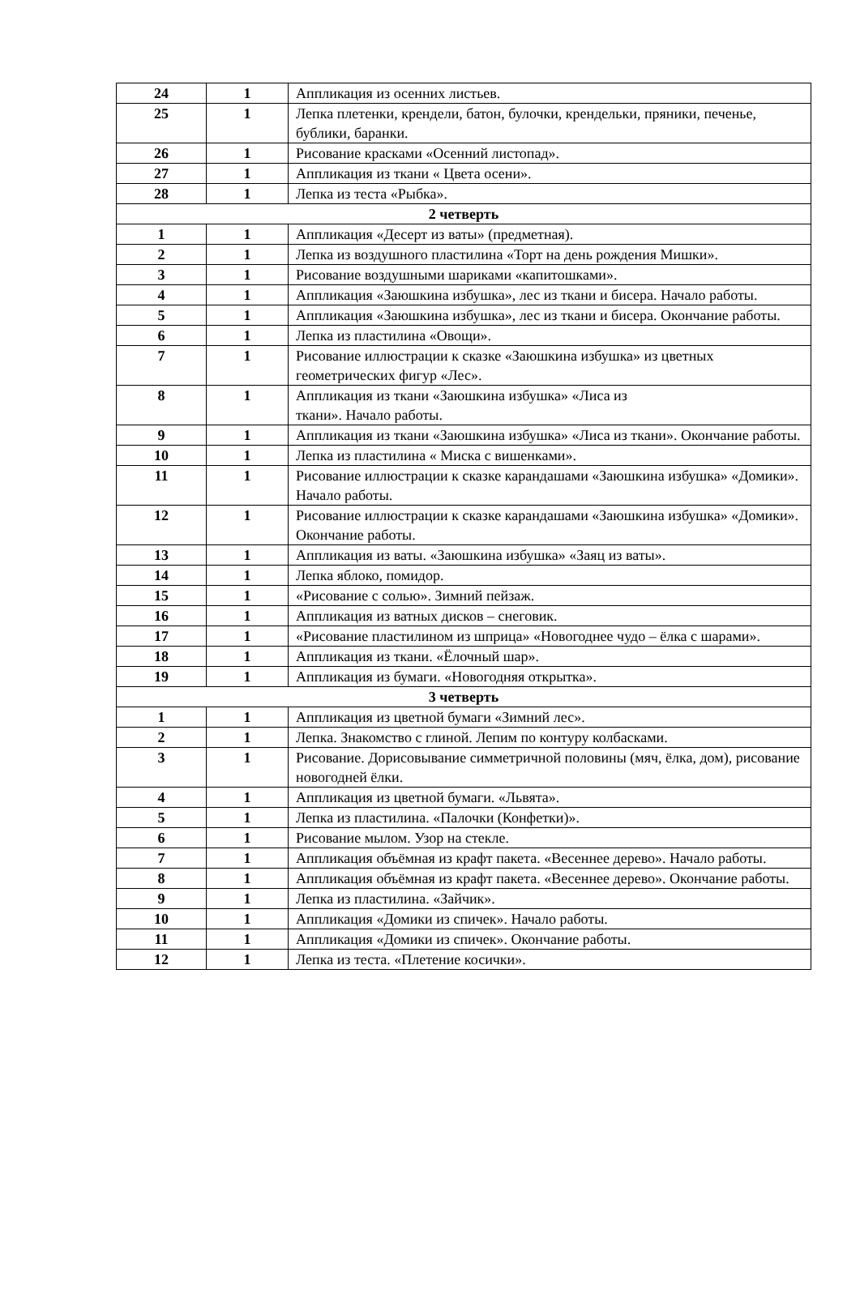| 24 | 1 | Аппликация из осенних листьев. |
| 25 | 1 | Лепка плетенки, крендели, батон, булочки, крендельки, пряники, печенье, бублики, баранки. |
| 26 | 1 | Рисование красками «Осенний листопад». |
| 27 | 1 | Аппликация из ткани « Цвета осени». |
| 28 | 1 | Лепка из теста «Рыбка». |
| 2 четверть | | |
| 1 | 1 | Аппликация «Десерт из ваты» (предметная). |
| 2 | 1 | Лепка из воздушного пластилина «Торт на день рождения Мишки». |
| 3 | 1 | Рисование воздушными шариками «капитошками». |
| 4 | 1 | Аппликация «Заюшкина избушка», лес из ткани и бисера. Начало работы. |
| 5 | 1 | Аппликация «Заюшкина избушка», лес из ткани и бисера. Окончание работы. |
| 6 | 1 | Лепка из пластилина «Овощи». |
| 7 | 1 | Рисование иллюстрации к сказке «Заюшкина избушка» из цветных геометрических фигур «Лес». |
| 8 | 1 | Аппликация из ткани «Заюшкина избушка» «Лиса из ткани». Начало работы. |
| 9 | 1 | Аппликация из ткани «Заюшкина избушка» «Лиса из ткани». Окончание работы. |
| 10 | 1 | Лепка из пластилина « Миска с вишенками». |
| 11 | 1 | Рисование иллюстрации к сказке карандашами «Заюшкина избушка» «Домики». Начало работы. |
| 12 | 1 | Рисование иллюстрации к сказке карандашами «Заюшкина избушка» «Домики». Окончание работы. |
| 13 | 1 | Аппликация из ваты. «Заюшкина избушка» «Заяц из ваты». |
| 14 | 1 | Лепка яблоко, помидор. |
| 15 | 1 | «Рисование с солью». Зимний пейзаж. |
| 16 | 1 | Аппликация из ватных дисков – снеговик. |
| 17 | 1 | «Рисование пластилином из шприца» «Новогоднее чудо – ёлка с шарами». |
| 18 | 1 | Аппликация из ткани. «Ёлочный шар». |
| 19 | 1 | Аппликация из бумаги. «Новогодняя открытка». |
| 3 четверть | | |
| 1 | 1 | Аппликация из цветной бумаги «Зимний лес». |
| 2 | 1 | Лепка. Знакомство с глиной. Лепим по контуру колбасками. |
| 3 | 1 | Рисование. Дорисовывание симметричной половины (мяч, ёлка, дом), рисование новогодней ёлки. |
| 4 | 1 | Аппликация из цветной бумаги. «Львята». |
| 5 | 1 | Лепка из пластилина. «Палочки (Конфетки)». |
| 6 | 1 | Рисование мылом. Узор на стекле. |
| 7 | 1 | Аппликация объёмная из крафт пакета. «Весеннее дерево». Начало работы. |
| 8 | 1 | Аппликация объёмная из крафт пакета. «Весеннее дерево». Окончание работы. |
| 9 | 1 | Лепка из пластилина. «Зайчик». |
| 10 | 1 | Аппликация «Домики из спичек». Начало работы. |
| 11 | 1 | Аппликация «Домики из спичек». Окончание работы. |
| 12 | 1 | Лепка из теста. «Плетение косички». |